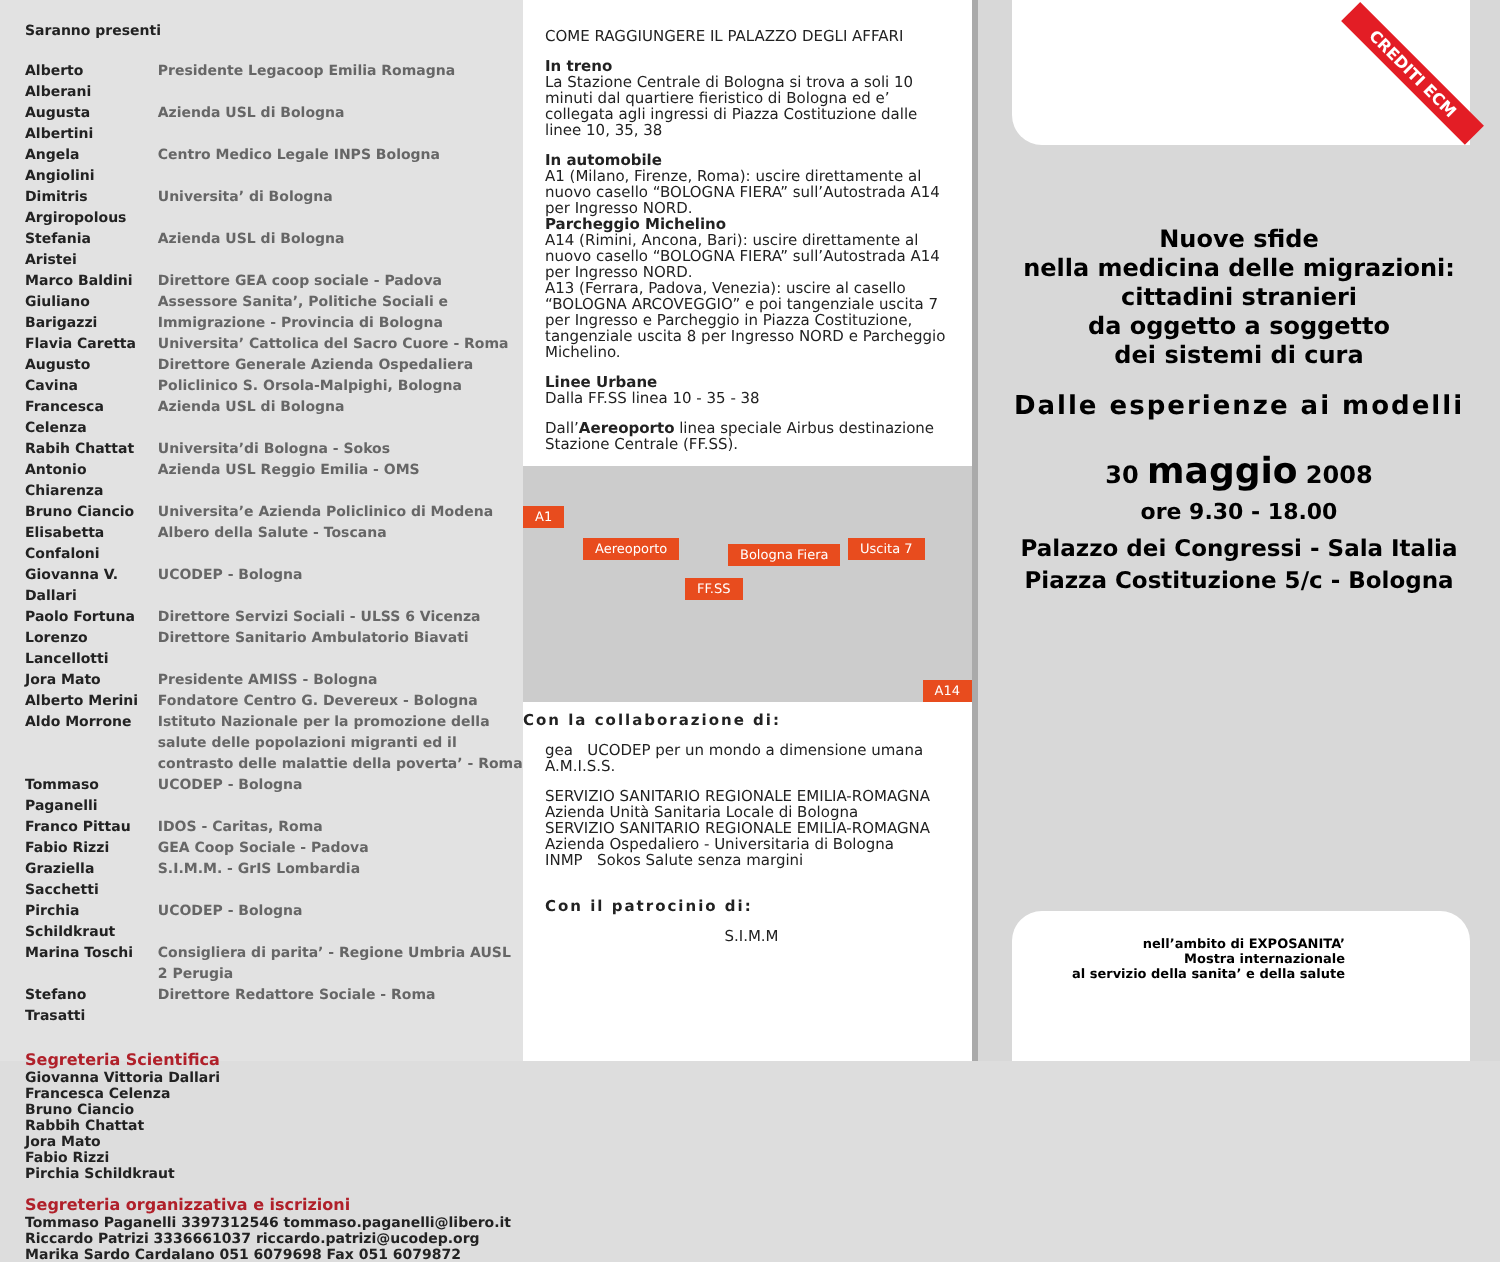Saranno presenti
| Alberto Alberani | Presidente Legacoop Emilia Romagna |
| Augusta Albertini | Azienda USL di Bologna |
| Angela Angiolini | Centro Medico Legale INPS Bologna |
| Dimitris Argiropolous | Universita’ di Bologna |
| Stefania Aristei | Azienda USL di Bologna |
| Marco Baldini | Direttore GEA coop sociale - Padova |
| Giuliano Barigazzi | Assessore Sanita’, Politiche Sociali e Immigrazione - Provincia di Bologna |
| Flavia Caretta | Universita’ Cattolica del Sacro Cuore - Roma |
| Augusto Cavina | Direttore Generale Azienda Ospedaliera Policlinico S. Orsola-Malpighi, Bologna |
| Francesca Celenza | Azienda USL di Bologna |
| Rabih Chattat | Universita’di Bologna - Sokos |
| Antonio Chiarenza | Azienda USL Reggio Emilia - OMS |
| Bruno Ciancio | Universita’e Azienda Policlinico di Modena |
| Elisabetta Confaloni | Albero della Salute - Toscana |
| Giovanna V. Dallari | UCODEP - Bologna |
| Paolo Fortuna | Direttore Servizi Sociali - ULSS 6 Vicenza |
| Lorenzo Lancellotti | Direttore Sanitario Ambulatorio Biavati |
| Jora Mato | Presidente AMISS - Bologna |
| Alberto Merini | Fondatore Centro G. Devereux - Bologna |
| Aldo Morrone | Istituto Nazionale per la promozione della salute delle popolazioni migranti ed il contrasto delle malattie della poverta’ - Roma |
| Tommaso Paganelli | UCODEP - Bologna |
| Franco Pittau | IDOS - Caritas, Roma |
| Fabio Rizzi | GEA Coop Sociale - Padova |
| Graziella Sacchetti | S.I.M.M. - GrIS Lombardia |
| Pirchia Schildkraut | UCODEP - Bologna |
| Marina Toschi | Consigliera di parita’ - Regione Umbria AUSL 2 Perugia |
| Stefano Trasatti | Direttore Redattore Sociale - Roma |
Segreteria Scientifica
Giovanna Vittoria Dallari
Francesca Celenza
Bruno Ciancio
Rabbih Chattat
Jora Mato
Fabio Rizzi
Pirchia Schildkraut
Segreteria organizzativa e iscrizioni
Tommaso Paganelli 3397312546 tommaso.paganelli@libero.it
Riccardo Patrizi 3336661037 riccardo.patrizi@ucodep.org
Marika Sardo Cardalano 051 6079698 Fax 051 6079872
COME RAGGIUNGERE IL PALAZZO DEGLI AFFARI
In treno
La Stazione Centrale di Bologna si trova a soli 10 minuti dal quartiere fieristico di Bologna ed e’ collegata agli ingressi di Piazza Costituzione dalle linee 10, 35, 38
In automobile
A1 (Milano, Firenze, Roma): uscire direttamente al nuovo casello “BOLOGNA FIERA” sull’Autostrada A14 per Ingresso NORD.
Parcheggio Michelino
A14 (Rimini, Ancona, Bari): uscire direttamente al nuovo casello “BOLOGNA FIERA” sull’Autostrada A14 per Ingresso NORD.
A13 (Ferrara, Padova, Venezia): uscire al casello “BOLOGNA ARCOVEGGIO” e poi tangenziale uscita 7 per Ingresso e Parcheggio in Piazza Costituzione, tangenziale uscita 8 per Ingresso NORD e Parcheggio Michelino.
Linee Urbane
Dalla FF.SS linea 10 - 35 - 38
Dall’Aereoporto linea speciale Airbus destinazione Stazione Centrale (FF.SS).
A1
Aereoporto Bologna Fiera Uscita 7
FF.SS
A14
Con la collaborazione di:
gea UCODEP per un mondo a dimensione umana A.M.I.S.S.
SERVIZIO SANITARIO REGIONALE EMILIA-ROMAGNA Azienda Unità Sanitaria Locale di Bologna
SERVIZIO SANITARIO REGIONALE EMILIA-ROMAGNA Azienda Ospedaliero - Universitaria di Bologna
INMP Sokos Salute senza margini
Con il patrocinio di:
S.I.M.M
CREDITI ECM
Nuove sfide
nella medicina delle migrazioni:
cittadini stranieri
da oggetto a soggetto
dei sistemi di cura
Dalle esperienze ai modelli
30 maggio 2008
ore 9.30 - 18.00
Palazzo dei Congressi - Sala Italia
Piazza Costituzione 5/c - Bologna
nell’ambito di EXPOSANITA’
Mostra internazionale
al servizio della sanita’ e della salute